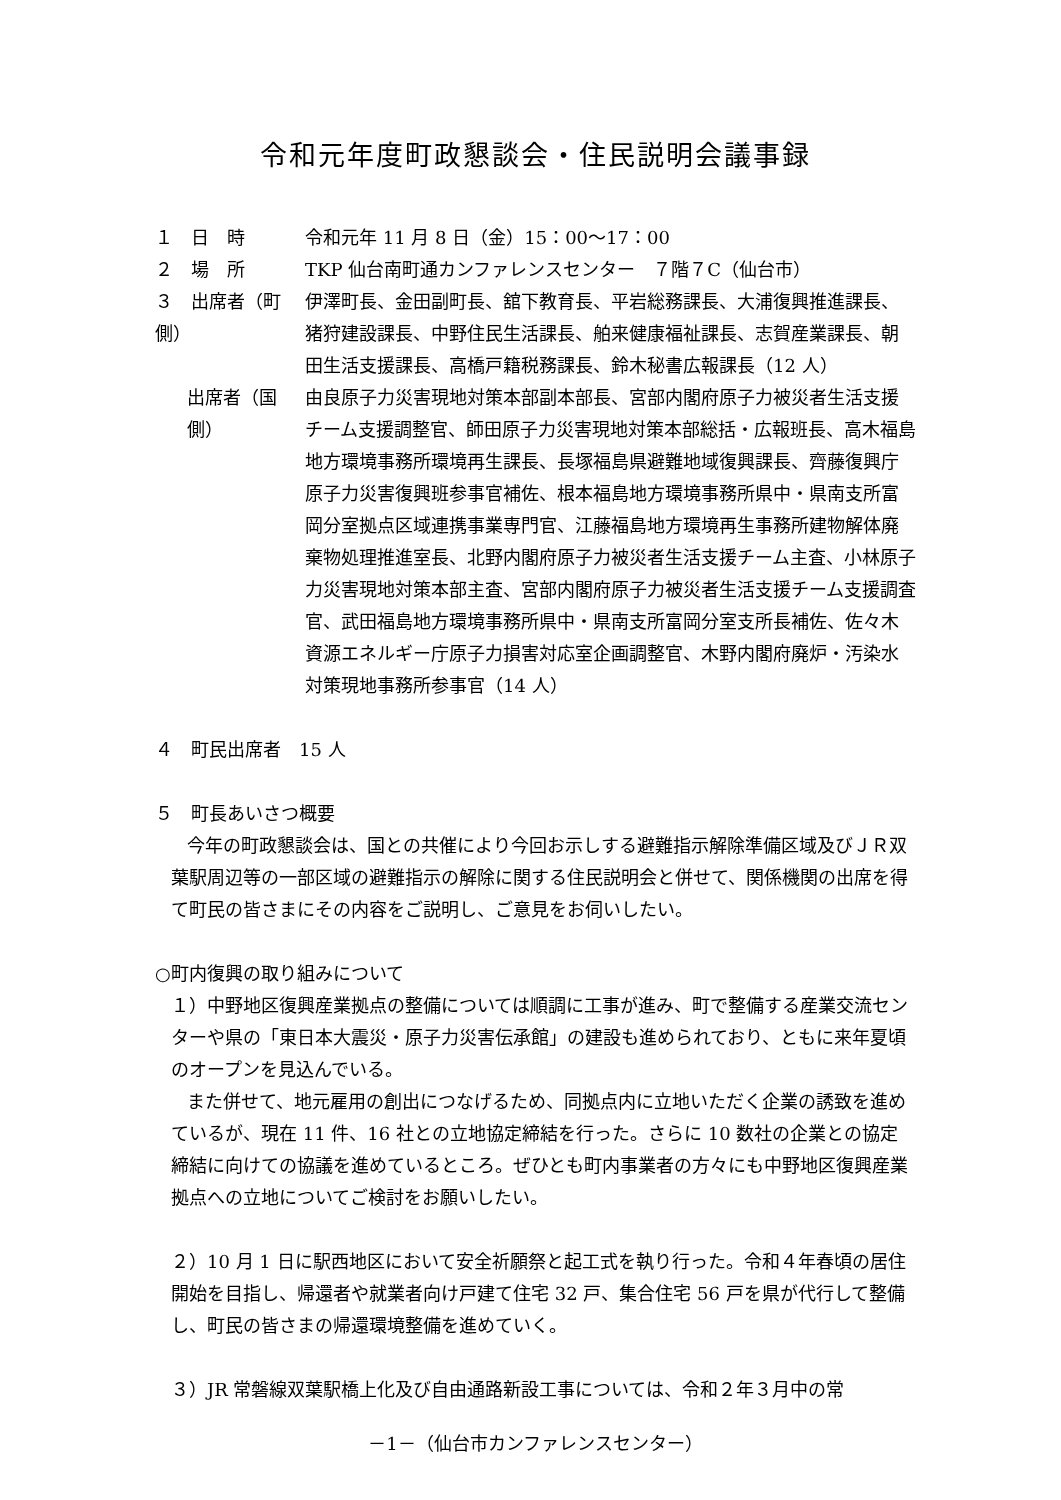令和元年度町政懇談会・住民説明会議事録
１　日　時 令和元年 11 月 8 日（金）15：00～17：00
２　場　所 TKP 仙台南町通カンファレンスセンター　７階７C（仙台市）
３　出席者（町側）
伊澤町長、金田副町長、舘下教育長、平岩総務課長、大浦復興推進課長、猪狩建設課長、中野住民生活課長、舶来健康福祉課長、志賀産業課長、朝田生活支援課長、高橋戸籍税務課長、鈴木秘書広報課長（12 人）
出席者（国側）
由良原子力災害現地対策本部副本部長、宮部内閣府原子力被災者生活支援チーム支援調整官、師田原子力災害現地対策本部総括・広報班長、高木福島地方環境事務所環境再生課長、長塚福島県避難地域復興課長、齊藤復興庁原子力災害復興班参事官補佐、根本福島地方環境事務所県中・県南支所富岡分室拠点区域連携事業専門官、江藤福島地方環境再生事務所建物解体廃棄物処理推進室長、北野内閣府原子力被災者生活支援チーム主査、小林原子力災害現地対策本部主査、宮部内閣府原子力被災者生活支援チーム支援調査官、武田福島地方環境事務所県中・県南支所富岡分室支所長補佐、佐々木資源エネルギー庁原子力損害対応室企画調整官、木野内閣府廃炉・汚染水対策現地事務所参事官（14 人）
４　町民出席者　15 人
５　町長あいさつ概要
今年の町政懇談会は、国との共催により今回お示しする避難指示解除準備区域及びＪＲ双葉駅周辺等の一部区域の避難指示の解除に関する住民説明会と併せて、関係機関の出席を得て町民の皆さまにその内容をご説明し、ご意見をお伺いしたい。
○町内復興の取り組みについて
１）中野地区復興産業拠点の整備については順調に工事が進み、町で整備する産業交流センターや県の「東日本大震災・原子力災害伝承館」の建設も進められており、ともに来年夏頃のオープンを見込んでいる。
また併せて、地元雇用の創出につなげるため、同拠点内に立地いただく企業の誘致を進めているが、現在 11 件、16 社との立地協定締結を行った。さらに 10 数社の企業との協定締結に向けての協議を進めているところ。ぜひとも町内事業者の方々にも中野地区復興産業拠点への立地についてご検討をお願いしたい。
２）10 月 1 日に駅西地区において安全祈願祭と起工式を執り行った。令和４年春頃の居住開始を目指し、帰還者や就業者向け戸建て住宅 32 戸、集合住宅 56 戸を県が代行して整備し、町民の皆さまの帰還環境整備を進めていく。
３）JR 常磐線双葉駅橋上化及び自由通路新設工事については、令和２年３月中の常
－1－（仙台市カンファレンスセンター）